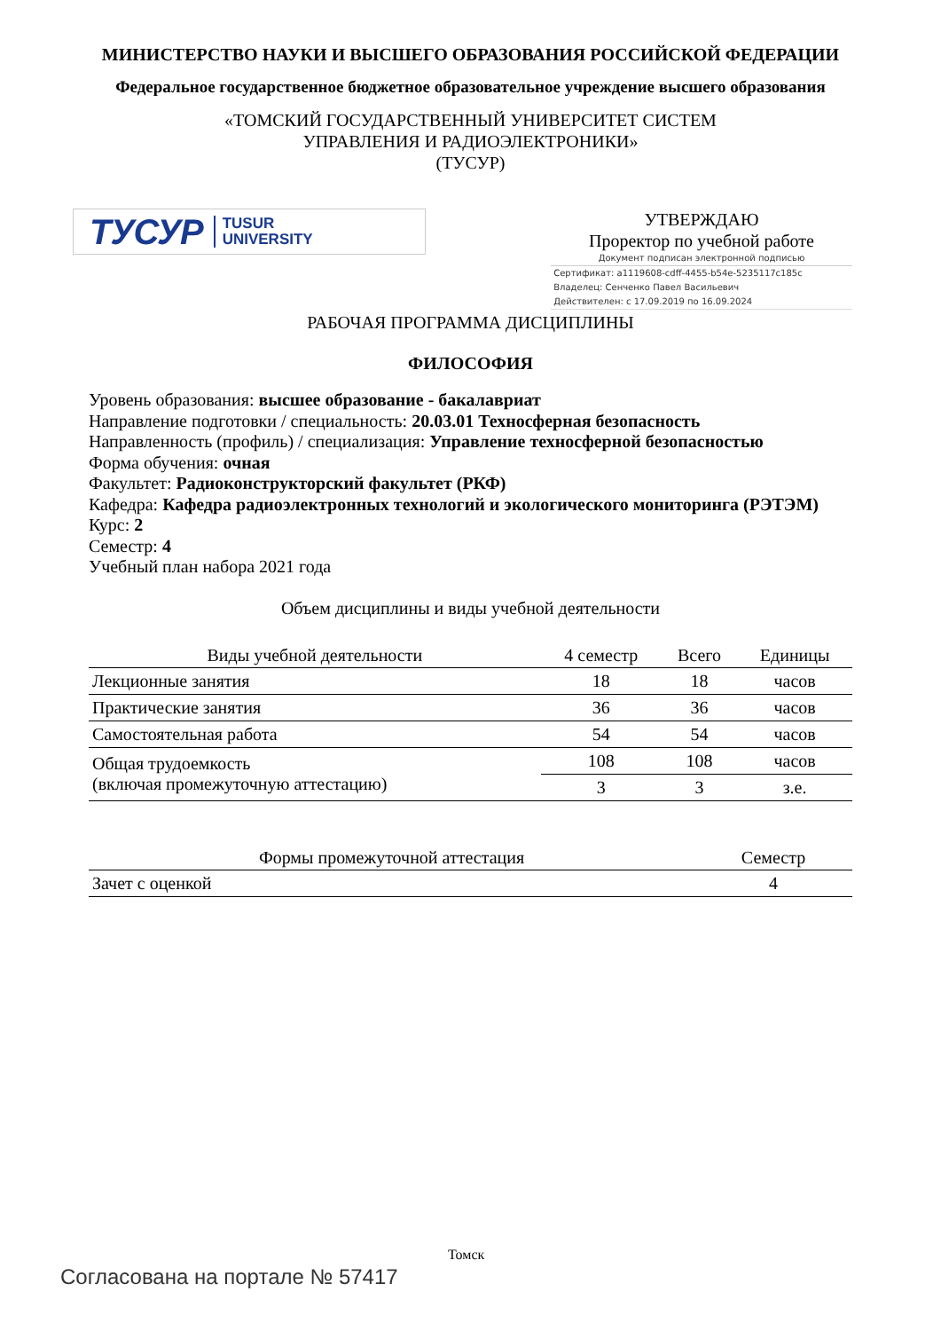МИНИСТЕРСТВО НАУКИ И ВЫСШЕГО ОБРАЗОВАНИЯ РОССИЙСКОЙ ФЕДЕРАЦИИ
Федеральное государственное бюджетное образовательное учреждение высшего образования
«ТОМСКИЙ ГОСУДАРСТВЕННЫЙ УНИВЕРСИТЕТ СИСТЕМ
УПРАВЛЕНИЯ И РАДИОЭЛЕКТРОНИКИ»
(ТУСУР)
ТУСУР TUSUR
UNIVERSITY
УТВЕРЖДАЮ
Проректор по учебной работе
Документ подписан электронной подписью
Сертификат: a1119608-cdff-4455-b54e-5235117c185c
Владелец: Сенченко Павел Васильевич
Действителен: с 17.09.2019 по 16.09.2024
РАБОЧАЯ ПРОГРАММА ДИСЦИПЛИНЫ
ФИЛОСОФИЯ
Уровень образования: высшее образование - бакалавриат
Направление подготовки / специальность: 20.03.01 Техносферная безопасность
Направленность (профиль) / специализация: Управление техносферной безопасностью
Форма обучения: очная
Факультет: Радиоконструкторский факультет (РКФ)
Кафедра: Кафедра радиоэлектронных технологий и экологического мониторинга (РЭТЭМ)
Курс: 2
Семестр: 4
Учебный план набора 2021 года
Объем дисциплины и виды учебной деятельности
| Виды учебной деятельности | 4 семестр | Всего | Единицы |
| --- | --- | --- | --- |
| Лекционные занятия | 18 | 18 | часов |
| Практические занятия | 36 | 36 | часов |
| Самостоятельная работа | 54 | 54 | часов |
| Общая трудоемкость (включая промежуточную аттестацию) | 108 | 108 | часов |
| | 3 | 3 | з.е. |
| Формы промежуточной аттестация | Семестр |
| --- | --- |
| Зачет с оценкой | 4 |
Томск
Согласована на портале № 57417